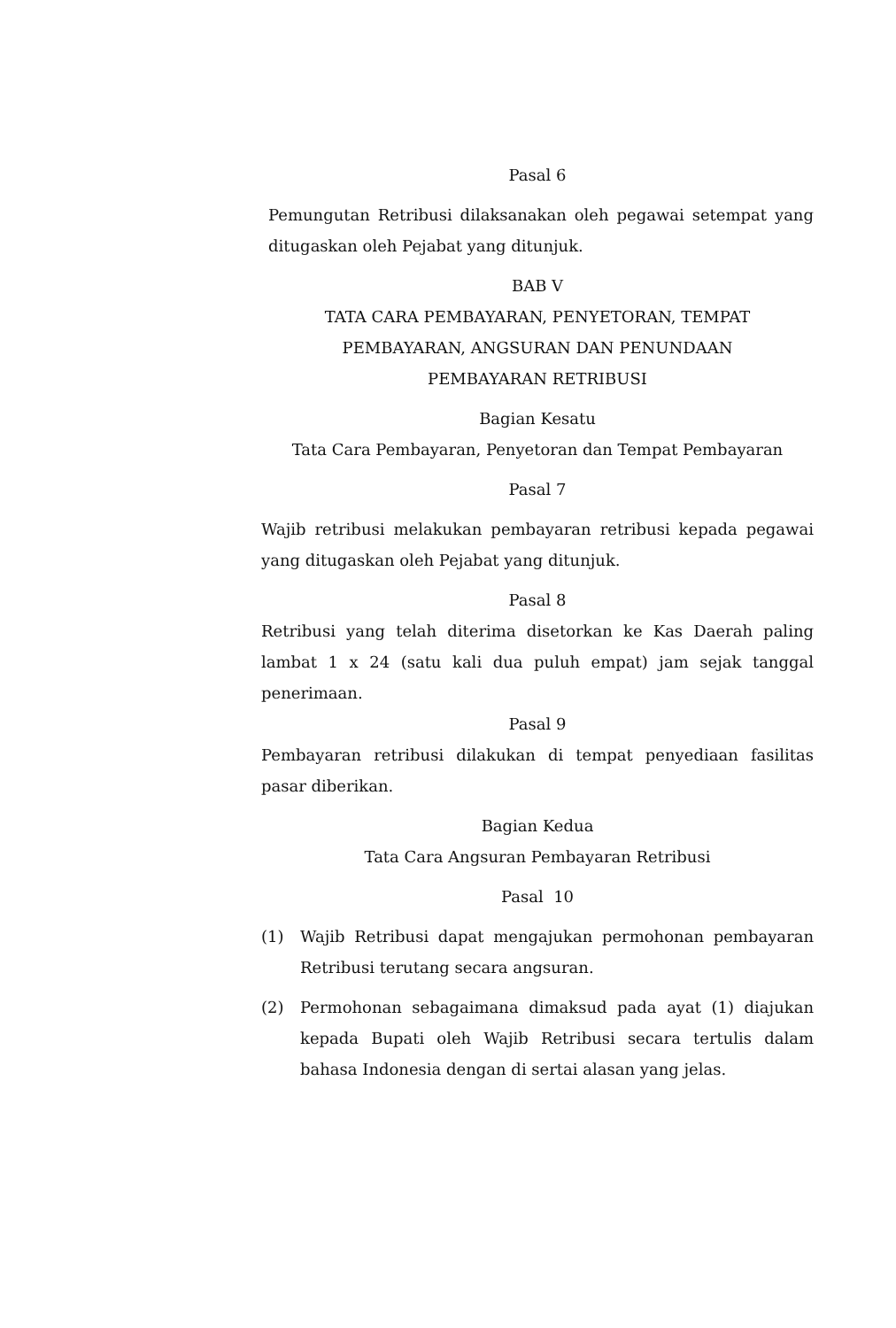Pasal 6
Pemungutan Retribusi dilaksanakan oleh pegawai setempat yang ditugaskan oleh Pejabat yang ditunjuk.
BAB V
TATA CARA PEMBAYARAN, PENYETORAN, TEMPAT
PEMBAYARAN, ANGSURAN DAN PENUNDAAN
PEMBAYARAN RETRIBUSI
Bagian Kesatu
Tata Cara Pembayaran, Penyetoran dan Tempat Pembayaran
Pasal 7
Wajib retribusi melakukan pembayaran retribusi kepada pegawai yang ditugaskan oleh Pejabat yang ditunjuk.
Pasal 8
Retribusi yang telah diterima disetorkan ke Kas Daerah paling lambat 1 x 24 (satu kali dua puluh empat) jam sejak tanggal penerimaan.
Pasal 9
Pembayaran retribusi dilakukan di tempat penyediaan fasilitas pasar diberikan.
Bagian Kedua
Tata Cara Angsuran Pembayaran Retribusi
Pasal 10
(1) Wajib Retribusi dapat mengajukan permohonan pembayaran Retribusi terutang secara angsuran.
(2) Permohonan sebagaimana dimaksud pada ayat (1) diajukan kepada Bupati oleh Wajib Retribusi secara tertulis dalam bahasa Indonesia dengan di sertai alasan yang jelas.